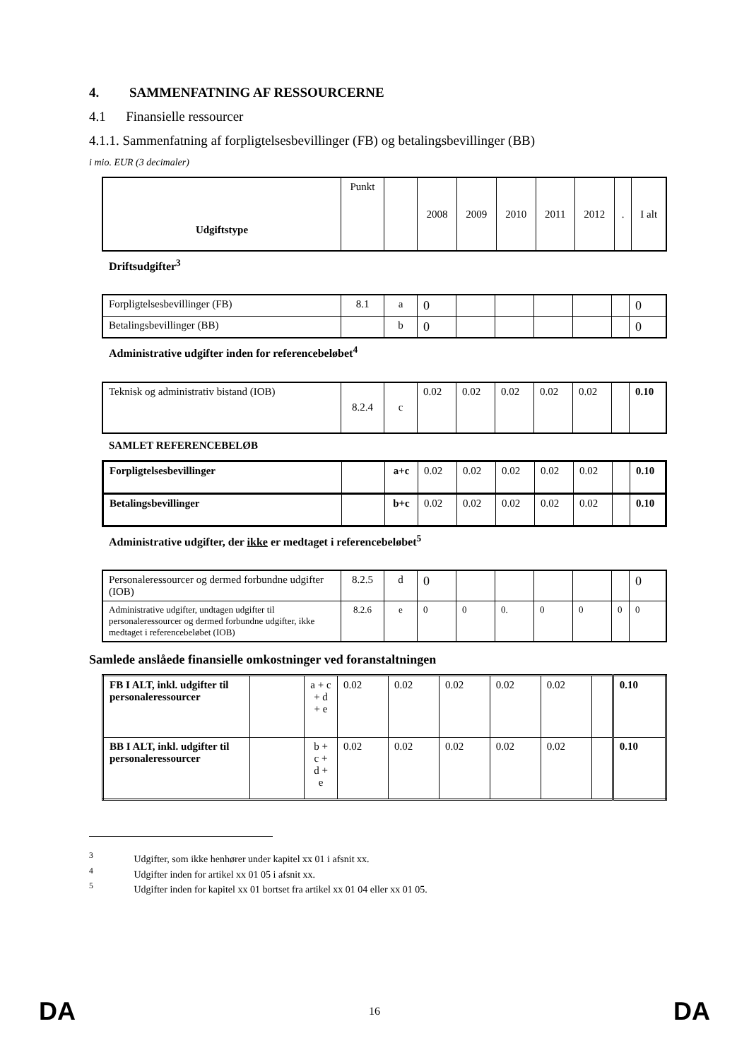4. SAMMENFATNING AF RESSOURCERNE
4.1 Finansielle ressourcer
4.1.1. Sammenfatning af forpligtelsesbevillinger (FB) og betalingsbevillinger (BB)
i mio. EUR (3 decimaler)
| Udgiftstype | Punkt | | 2008 | 2009 | 2010 | 2011 | 2012 | . | I alt |
Driftsudgifter<sup>3</sup>
| Forpligtelsesbevillinger (FB) | 8.1 | a | 0 | | | | | | 0 |
| Betalingsbevillinger (BB) | | b | 0 | | | | | | 0 |
Administrative udgifter inden for referencebeløbet<sup>4</sup>
| Teknisk og administrativ bistand (IOB) | 8.2.4 | c | 0.02 | 0.02 | 0.02 | 0.02 | 0.02 | | 0.10 |
SAMLET REFERENCEBELØB
| Forpligtelsesbevillinger | | a+c | 0.02 | 0.02 | 0.02 | 0.02 | 0.02 | | 0.10 |
| Betalingsbevillinger | | b+c | 0.02 | 0.02 | 0.02 | 0.02 | 0.02 | | 0.10 |
Administrative udgifter, der ikke er medtaget i referencebeløbet<sup>5</sup>
| Personaleressourcer og dermed forbundne udgifter (IOB) | 8.2.5 | d | 0 | | | | | | 0 |
| Administrative udgifter, undtagen udgifter til personaleressourcer og dermed forbundne udgifter, ikke medtaget i referencebeløbet (IOB) | 8.2.6 | e | 0 | 0 | 0. | 0 | 0 | 0 | 0 |
Samlede anslåede finansielle omkostninger ved foranstaltningen
| FB I ALT, inkl. udgifter til personaleressourcer | | a + c + d + e | 0.02 | 0.02 | 0.02 | 0.02 | 0.02 | | 0.10 |
| BB I ALT, inkl. udgifter til personaleressourcer | | b + c + d + e | 0.02 | 0.02 | 0.02 | 0.02 | 0.02 | | 0.10 |
<sup>3</sup> Udgifter, som ikke henhører under kapitel xx 01 i afsnit xx.
<sup>4</sup> Udgifter inden for artikel xx 01 05 i afsnit xx.
<sup>5</sup> Udgifter inden for kapitel xx 01 bortset fra artikel xx 01 04 eller xx 01 05.
DA 16 DA